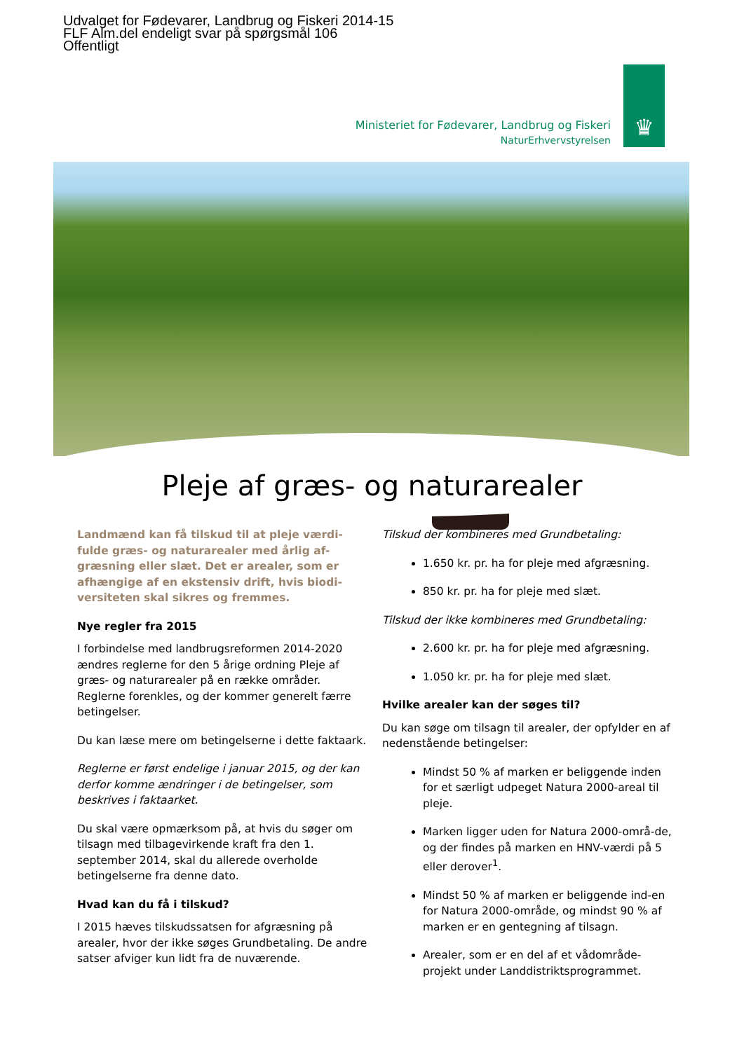Udvalget for Fødevarer, Landbrug og Fiskeri 2014-15
FLF Alm.del endeligt svar på spørgsmål 106
Offentligt
Ministeriet for Fødevarer, Landbrug og Fiskeri
NaturErhvervstyrelsen
♛
Pleje af græs- og naturarealer
Landmænd kan få tilskud til at pleje værdi-fulde græs- og naturarealer med årlig af-græsning eller slæt. Det er arealer, som er afhængige af en ekstensiv drift, hvis biodi-versiteten skal sikres og fremmes.
Nye regler fra 2015
I forbindelse med landbrugsreformen 2014-2020 ændres reglerne for den 5 årige ordning Pleje af græs- og naturarealer på en række områder. Reglerne forenkles, og der kommer generelt færre betingelser.
Du kan læse mere om betingelserne i dette faktaark.
Reglerne er først endelige i januar 2015, og der kan derfor komme ændringer i de betingelser, som beskrives i faktaarket.
Du skal være opmærksom på, at hvis du søger om tilsagn med tilbagevirkende kraft fra den 1. september 2014, skal du allerede overholde betingelserne fra denne dato.
Hvad kan du få i tilskud?
I 2015 hæves tilskudssatsen for afgræsning på arealer, hvor der ikke søges Grundbetaling. De andre satser afviger kun lidt fra de nuværende.
Tilskud der kombineres med Grundbetaling:
1.650 kr. pr. ha for pleje med afgræsning.
850 kr. pr. ha for pleje med slæt.
Tilskud der ikke kombineres med Grundbetaling:
2.600 kr. pr. ha for pleje med afgræsning.
1.050 kr. pr. ha for pleje med slæt.
Hvilke arealer kan der søges til?
Du kan søge om tilsagn til arealer, der opfylder en af nedenstående betingelser:
Mindst 50 % af marken er beliggende inden for et særligt udpeget Natura 2000-areal til pleje.
Marken ligger uden for Natura 2000-områ-de, og der findes på marken en HNV-værdi på 5 eller derover<sup>1</sup>.
Mindst 50 % af marken er beliggende ind-en for Natura 2000-område, og mindst 90 % af marken er en gentegning af tilsagn.
Arealer, som er en del af et vådområde-projekt under Landdistriktsprogrammet.